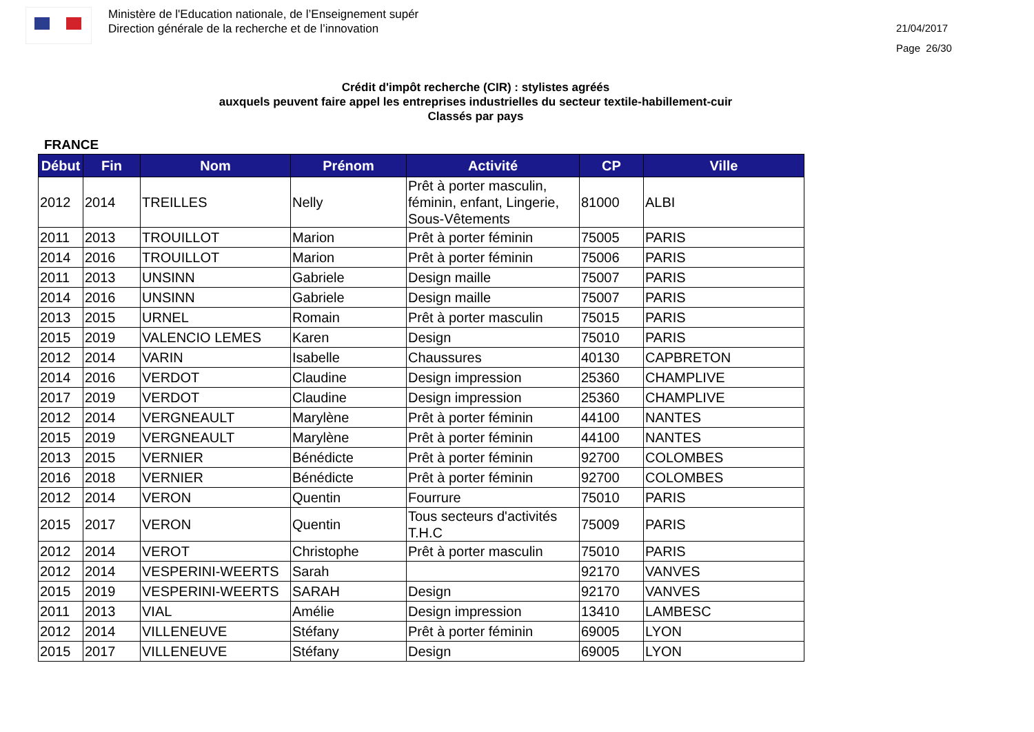Ministère de l'Education nationale, de l’Enseignement supér
Direction générale de la recherche et de l’innovation
21/04/2017
Page 26/30
Crédit d'impôt recherche (CIR) : stylistes agréés
auxquels peuvent faire appel les entreprises industrielles du secteur textile-habillement-cuir
Classés par pays
FRANCE
| Début | Fin | Nom | Prénom | Activité | CP | Ville |
| --- | --- | --- | --- | --- | --- | --- |
| 2012 | 2014 | TREILLES | Nelly | Prêt à porter masculin, féminin, enfant, Lingerie, Sous-Vêtements | 81000 | ALBI |
| 2011 | 2013 | TROUILLOT | Marion | Prêt à porter féminin | 75005 | PARIS |
| 2014 | 2016 | TROUILLOT | Marion | Prêt à porter féminin | 75006 | PARIS |
| 2011 | 2013 | UNSINN | Gabriele | Design maille | 75007 | PARIS |
| 2014 | 2016 | UNSINN | Gabriele | Design maille | 75007 | PARIS |
| 2013 | 2015 | URNEL | Romain | Prêt à porter masculin | 75015 | PARIS |
| 2015 | 2019 | VALENCIO LEMES | Karen | Design | 75010 | PARIS |
| 2012 | 2014 | VARIN | Isabelle | Chaussures | 40130 | CAPBRETON |
| 2014 | 2016 | VERDOT | Claudine | Design impression | 25360 | CHAMPLIVE |
| 2017 | 2019 | VERDOT | Claudine | Design impression | 25360 | CHAMPLIVE |
| 2012 | 2014 | VERGNEAULT | Marylène | Prêt à porter féminin | 44100 | NANTES |
| 2015 | 2019 | VERGNEAULT | Marylène | Prêt à porter féminin | 44100 | NANTES |
| 2013 | 2015 | VERNIER | Bénédicte | Prêt à porter féminin | 92700 | COLOMBES |
| 2016 | 2018 | VERNIER | Bénédicte | Prêt à porter féminin | 92700 | COLOMBES |
| 2012 | 2014 | VERON | Quentin | Fourrure | 75010 | PARIS |
| 2015 | 2017 | VERON | Quentin | Tous secteurs d'activités T.H.C | 75009 | PARIS |
| 2012 | 2014 | VEROT | Christophe | Prêt à porter masculin | 75010 | PARIS |
| 2012 | 2014 | VESPERINI-WEERTS | Sarah | | 92170 | VANVES |
| 2015 | 2019 | VESPERINI-WEERTS | SARAH | Design | 92170 | VANVES |
| 2011 | 2013 | VIAL | Amélie | Design impression | 13410 | LAMBESC |
| 2012 | 2014 | VILLENEUVE | Stéfany | Prêt à porter féminin | 69005 | LYON |
| 2015 | 2017 | VILLENEUVE | Stéfany | Design | 69005 | LYON |